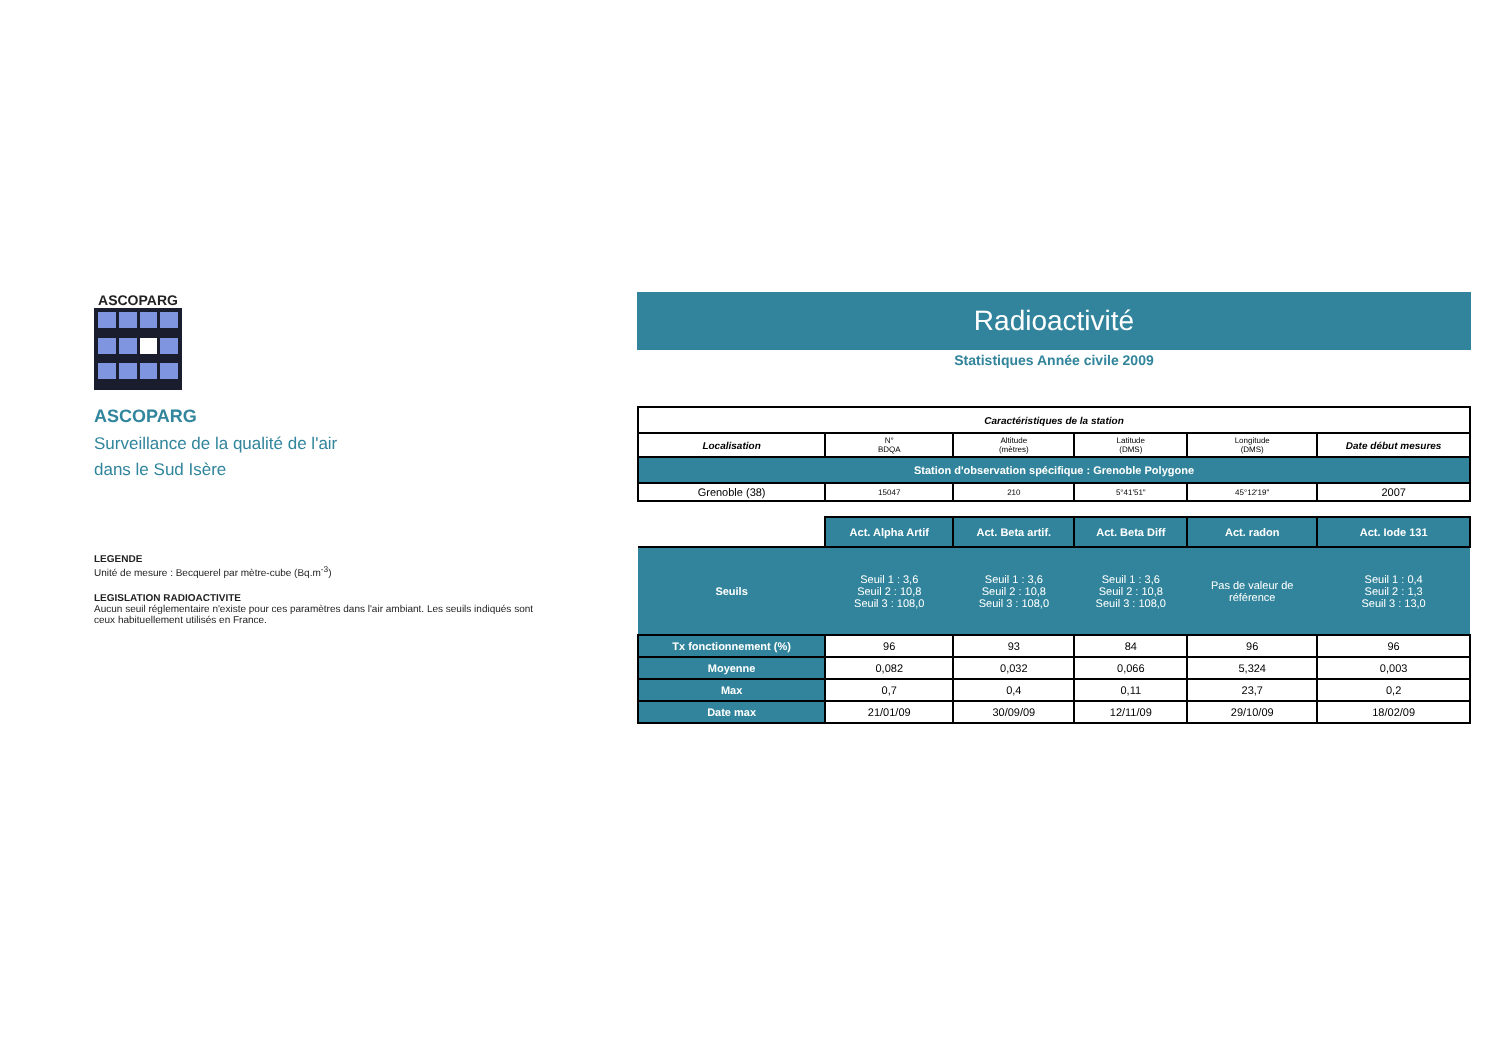ASCOPARG
ASCOPARG
Surveillance de la qualité de l'air
dans le Sud Isère
LEGENDE
Unité de mesure : Becquerel par mètre-cube (Bq.m<sup>-3</sup>)
LEGISLATION RADIOACTIVITE
Aucun seuil réglementaire n'existe pour ces paramètres dans l'air ambiant. Les seuils indiqués sont ceux habituellement utilisés en France.
Radioactivité
Statistiques Année civile 2009
| Caractéristiques de la station | | | | | |
| --- | --- | --- | --- | --- | --- |
| Localisation | N° BDQA | Altitude (mètres) | Latitude (DMS) | Longitude (DMS) | Date début mesures |
| Station d'observation spécifique : Grenoble Polygone | | | | | |
| Grenoble (38) | 15047 | 210 | 5°41'51" | 45°12'19" | 2007 |
| | Act. Alpha Artif | Act. Beta artif. | Act. Beta Diff | Act. radon | Act. Iode 131 |
| Seuils | Seuil 1 : 3,6 Seuil 2 : 10,8 Seuil 3 : 108,0 | Seuil 1 : 3,6 Seuil 2 : 10,8 Seuil 3 : 108,0 | Seuil 1 : 3,6 Seuil 2 : 10,8 Seuil 3 : 108,0 | Pas de valeur de référence | Seuil 1 : 0,4 Seuil 2 : 1,3 Seuil 3 : 13,0 |
| Tx fonctionnement (%) | 96 | 93 | 84 | 96 | 96 |
| Moyenne | 0,082 | 0,032 | 0,066 | 5,324 | 0,003 |
| Max | 0,7 | 0,4 | 0,11 | 23,7 | 0,2 |
| Date max | 21/01/09 | 30/09/09 | 12/11/09 | 29/10/09 | 18/02/09 |